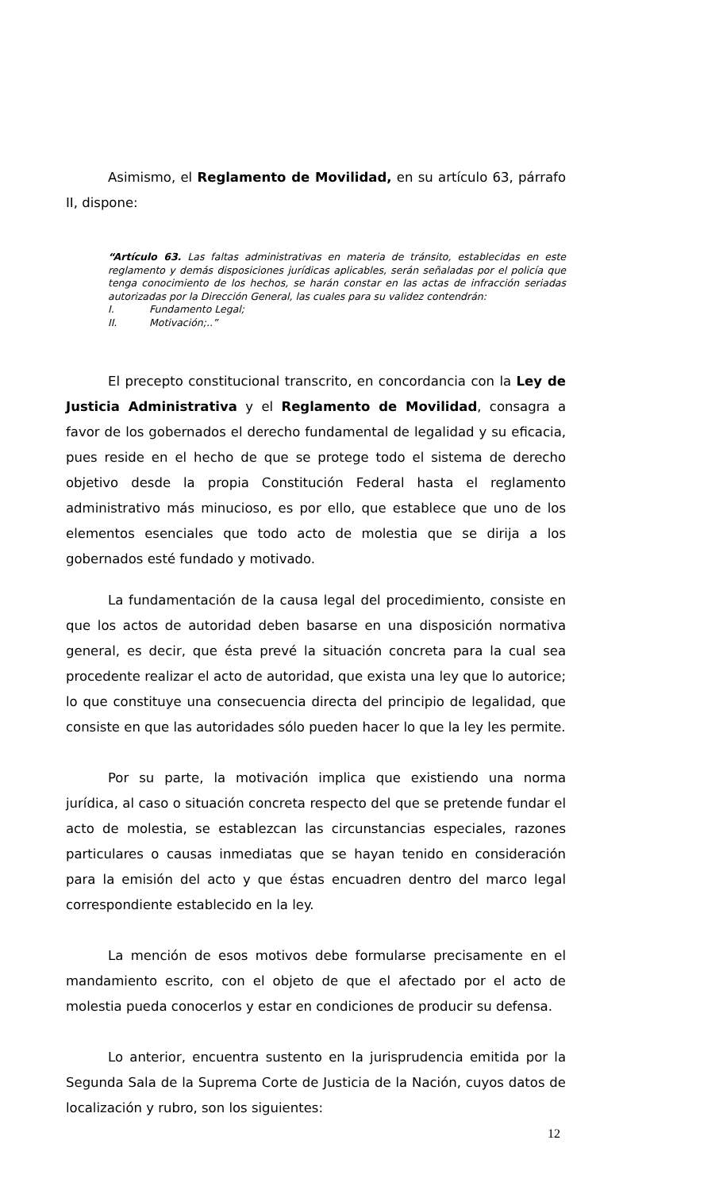Asimismo, el Reglamento de Movilidad, en su artículo 63, párrafo II, dispone:
“Artículo 63. Las faltas administrativas en materia de tránsito, establecidas en este reglamento y demás disposiciones jurídicas aplicables, serán señaladas por el policía que tenga conocimiento de los hechos, se harán constar en las actas de infracción seriadas autorizadas por la Dirección General, las cuales para su validez contendrán:
I. Fundamento Legal;
II. Motivación;..”
El precepto constitucional transcrito, en concordancia con la Ley de Justicia Administrativa y el Reglamento de Movilidad, consagra a favor de los gobernados el derecho fundamental de legalidad y su eficacia, pues reside en el hecho de que se protege todo el sistema de derecho objetivo desde la propia Constitución Federal hasta el reglamento administrativo más minucioso, es por ello, que establece que uno de los elementos esenciales que todo acto de molestia que se dirija a los gobernados esté fundado y motivado.
La fundamentación de la causa legal del procedimiento, consiste en que los actos de autoridad deben basarse en una disposición normativa general, es decir, que ésta prevé la situación concreta para la cual sea procedente realizar el acto de autoridad, que exista una ley que lo autorice; lo que constituye una consecuencia directa del principio de legalidad, que consiste en que las autoridades sólo pueden hacer lo que la ley les permite.
Por su parte, la motivación implica que existiendo una norma jurídica, al caso o situación concreta respecto del que se pretende fundar el acto de molestia, se establezcan las circunstancias especiales, razones particulares o causas inmediatas que se hayan tenido en consideración para la emisión del acto y que éstas encuadren dentro del marco legal correspondiente establecido en la ley.
La mención de esos motivos debe formularse precisamente en el mandamiento escrito, con el objeto de que el afectado por el acto de molestia pueda conocerlos y estar en condiciones de producir su defensa.
Lo anterior, encuentra sustento en la jurisprudencia emitida por la Segunda Sala de la Suprema Corte de Justicia de la Nación, cuyos datos de localización y rubro, son los siguientes:
12